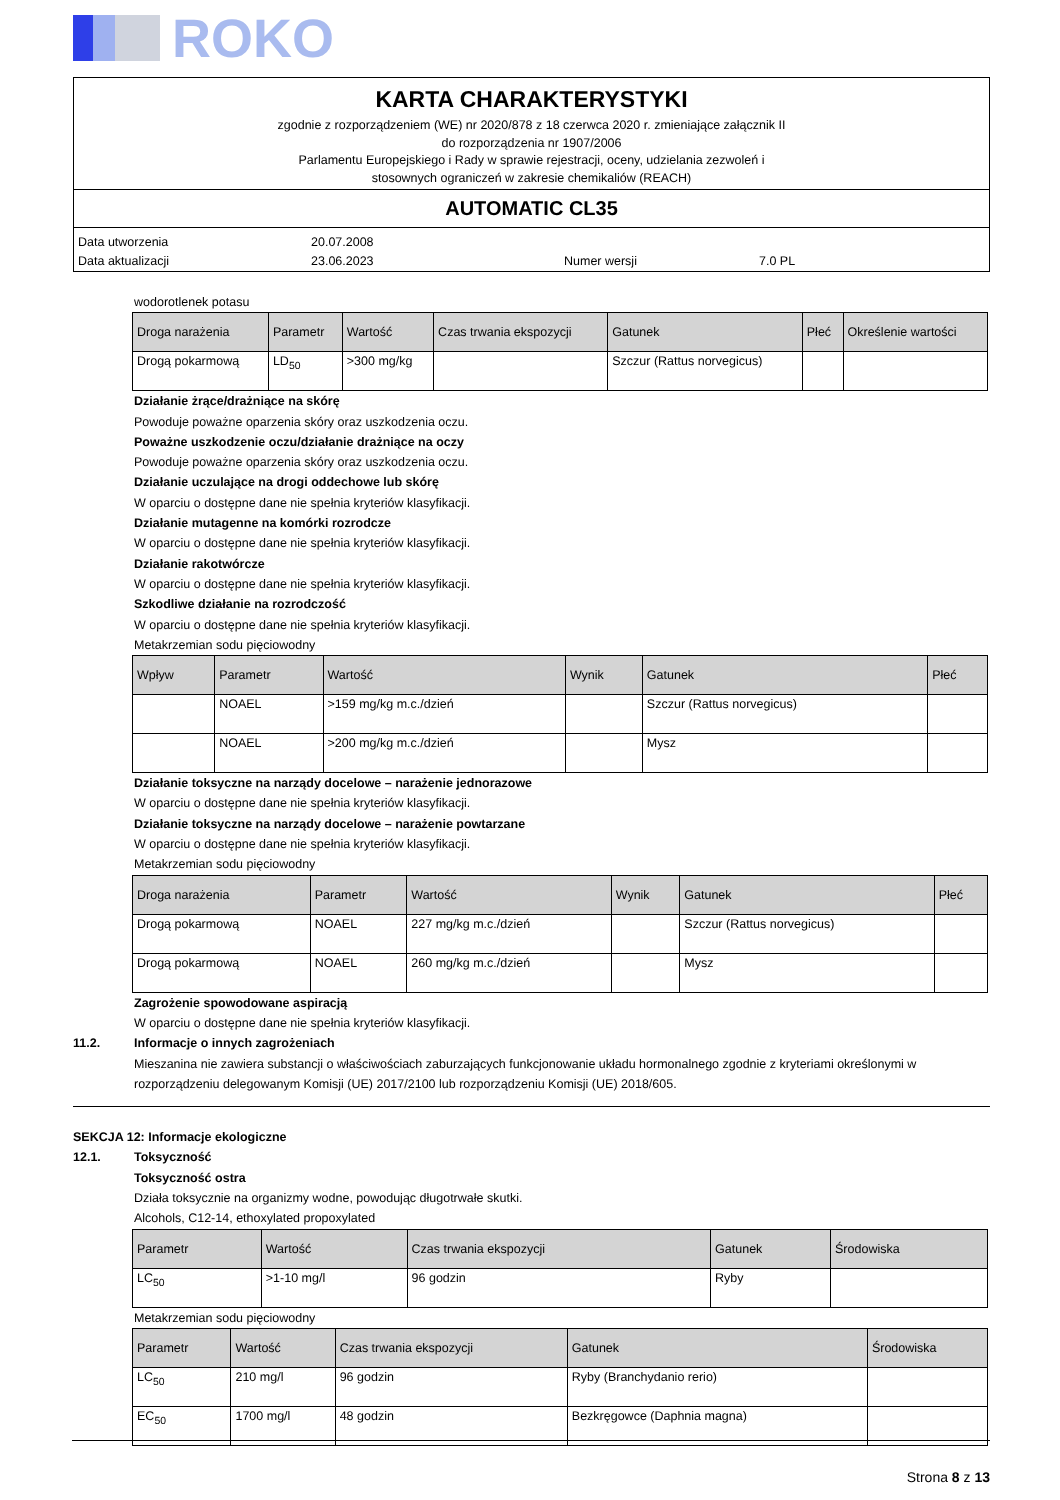ROKO
KARTA CHARAKTERYSTYKI
zgodnie z rozporządzeniem (WE) nr 2020/878 z 18 czerwca 2020 r. zmieniające załącznik II
do rozporządzenia nr 1907/2006
Parlamentu Europejskiego i Rady w sprawie rejestracji, oceny, udzielania zezwoleń i
stosownych ograniczeń w zakresie chemikaliów (REACH)
AUTOMATIC CL35
Data utworzenia 20.07.2008 Data aktualizacji 23.06.2023 Numer wersji 7.0 PL
wodorotlenek potasu
| Droga narażenia | Parametr | Wartość | Czas trwania ekspozycji | Gatunek | Płeć | Określenie wartości |
| --- | --- | --- | --- | --- | --- | --- |
| Drogą pokarmową | LD<sub>50</sub> | >300 mg/kg | | Szczur (Rattus norvegicus) | | |
Działanie żrące/drażniące na skórę
Powoduje poważne oparzenia skóry oraz uszkodzenia oczu.
Poważne uszkodzenie oczu/działanie drażniące na oczy
Powoduje poważne oparzenia skóry oraz uszkodzenia oczu.
Działanie uczulające na drogi oddechowe lub skórę
W oparciu o dostępne dane nie spełnia kryteriów klasyfikacji.
Działanie mutagenne na komórki rozrodcze
W oparciu o dostępne dane nie spełnia kryteriów klasyfikacji.
Działanie rakotwórcze
W oparciu o dostępne dane nie spełnia kryteriów klasyfikacji.
Szkodliwe działanie na rozrodczość
W oparciu o dostępne dane nie spełnia kryteriów klasyfikacji.
Metakrzemian sodu pięciowodny
| Wpływ | Parametr | Wartość | Wynik | Gatunek | Płeć |
| --- | --- | --- | --- | --- | --- |
| | NOAEL | >159 mg/kg m.c./dzień | | Szczur (Rattus norvegicus) | |
| | NOAEL | >200 mg/kg m.c./dzień | | Mysz | |
Działanie toksyczne na narządy docelowe – narażenie jednorazowe
W oparciu o dostępne dane nie spełnia kryteriów klasyfikacji.
Działanie toksyczne na narządy docelowe – narażenie powtarzane
W oparciu o dostępne dane nie spełnia kryteriów klasyfikacji.
Metakrzemian sodu pięciowodny
| Droga narażenia | Parametr | Wartość | Wynik | Gatunek | Płeć |
| --- | --- | --- | --- | --- | --- |
| Drogą pokarmową | NOAEL | 227 mg/kg m.c./dzień | | Szczur (Rattus norvegicus) | |
| Drogą pokarmową | NOAEL | 260 mg/kg m.c./dzień | | Mysz | |
Zagrożenie spowodowane aspiracją
W oparciu o dostępne dane nie spełnia kryteriów klasyfikacji.
11.2. Informacje o innych zagrożeniach
Mieszanina nie zawiera substancji o właściwościach zaburzających funkcjonowanie układu hormonalnego zgodnie z kryteriami określonymi w rozporządzeniu delegowanym Komisji (UE) 2017/2100 lub rozporządzeniu Komisji (UE) 2018/605.
SEKCJA 12: Informacje ekologiczne
12.1. Toksyczność
Toksyczność ostra
Działa toksycznie na organizmy wodne, powodując długotrwałe skutki.
Alcohols, C12-14, ethoxylated propoxylated
| Parametr | Wartość | Czas trwania ekspozycji | Gatunek | Środowiska |
| --- | --- | --- | --- | --- |
| LC<sub>50</sub> | >1-10 mg/l | 96 godzin | Ryby | |
Metakrzemian sodu pięciowodny
| Parametr | Wartość | Czas trwania ekspozycji | Gatunek | Środowiska |
| --- | --- | --- | --- | --- |
| LC<sub>50</sub> | 210 mg/l | 96 godzin | Ryby (Branchydanio rerio) | |
| EC<sub>50</sub> | 1700 mg/l | 48 godzin | Bezkręgowce (Daphnia magna) | |
Strona 8 z 13